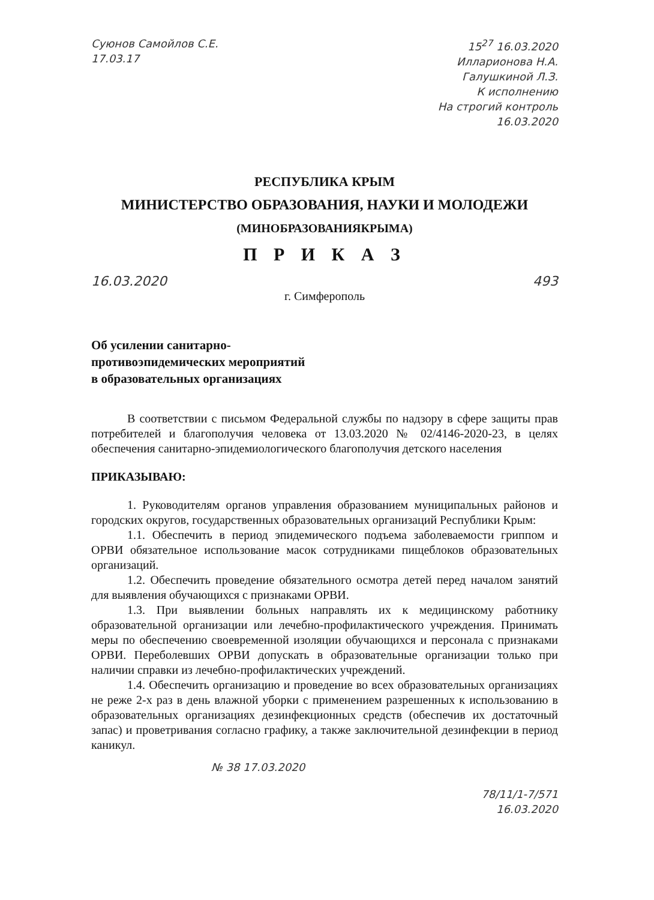Суюнов Самойлов С.Е.
17.03.17
15<sup>27</sup> 16.03.2020
Илларионова Н.А.
Галушкиной Л.З.
К исполнению
На строгий контроль
16.03.2020
РЕСПУБЛИКА КРЫМ
МИНИСТЕРСТВО ОБРАЗОВАНИЯ, НАУКИ И МОЛОДЕЖИ
(МИНОБРАЗОВАНИЯКРЫМА)
П Р И К А З
16.03.2020 493
г. Симферополь
Об усилении санитарно-
противоэпидемических мероприятий
в образовательных организациях
В соответствии с письмом Федеральной службы по надзору в сфере защиты прав потребителей и благополучия человека от 13.03.2020 № 02/4146-2020-23, в целях обеспечения санитарно-эпидемиологического благополучия детского населения
ПРИКАЗЫВАЮ:
1. Руководителям органов управления образованием муниципальных районов и городских округов, государственных образовательных организаций Республики Крым:
1.1. Обеспечить в период эпидемического подъема заболеваемости гриппом и ОРВИ обязательное использование масок сотрудниками пищеблоков образовательных организаций.
1.2. Обеспечить проведение обязательного осмотра детей перед началом занятий для выявления обучающихся с признаками ОРВИ.
1.3. При выявлении больных направлять их к медицинскому работнику образовательной организации или лечебно-профилактического учреждения. Принимать меры по обеспечению своевременной изоляции обучающихся и персонала с признаками ОРВИ. Переболевших ОРВИ допускать в образовательные организации только при наличии справки из лечебно-профилактических учреждений.
1.4. Обеспечить организацию и проведение во всех образовательных организациях не реже 2-х раз в день влажной уборки с применением разрешенных к использованию в образовательных организациях дезинфекционных средств (обеспечив их достаточный запас) и проветривания согласно графику, а также заключительной дезинфекции в период каникул.
№ 38 17.03.2020
78/11/1-7/571
16.03.2020